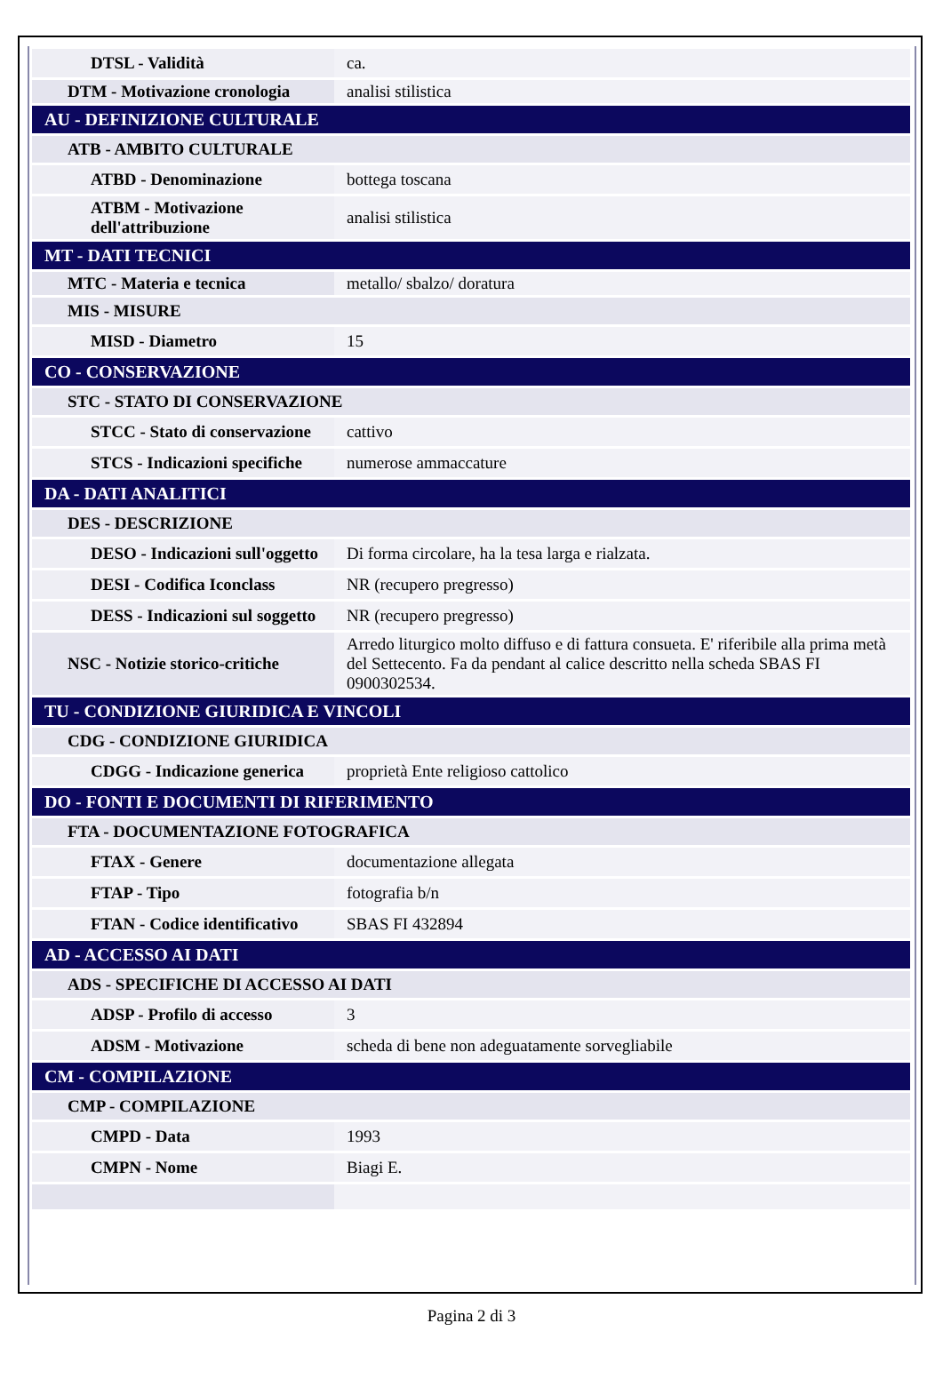| DTSL - Validità | ca. |
| DTM - Motivazione cronologia | analisi stilistica |
| AU - DEFINIZIONE CULTURALE | |
| ATB - AMBITO CULTURALE | |
| ATBD - Denominazione | bottega toscana |
| ATBM - Motivazione dell'attribuzione | analisi stilistica |
| MT - DATI TECNICI | |
| MTC - Materia e tecnica | metallo/ sbalzo/ doratura |
| MIS - MISURE | |
| MISD - Diametro | 15 |
| CO - CONSERVAZIONE | |
| STC - STATO DI CONSERVAZIONE | |
| STCC - Stato di conservazione | cattivo |
| STCS - Indicazioni specifiche | numerose ammaccature |
| DA - DATI ANALITICI | |
| DES - DESCRIZIONE | |
| DESO - Indicazioni sull'oggetto | Di forma circolare, ha la tesa larga e rialzata. |
| DESI - Codifica Iconclass | NR (recupero pregresso) |
| DESS - Indicazioni sul soggetto | NR (recupero pregresso) |
| NSC - Notizie storico-critiche | Arredo liturgico molto diffuso e di fattura consueta. E' riferibile alla prima metà del Settecento. Fa da pendant al calice descritto nella scheda SBAS FI 0900302534. |
| TU - CONDIZIONE GIURIDICA E VINCOLI | |
| CDG - CONDIZIONE GIURIDICA | |
| CDGG - Indicazione generica | proprietà Ente religioso cattolico |
| DO - FONTI E DOCUMENTI DI RIFERIMENTO | |
| FTA - DOCUMENTAZIONE FOTOGRAFICA | |
| FTAX - Genere | documentazione allegata |
| FTAP - Tipo | fotografia b/n |
| FTAN - Codice identificativo | SBAS FI 432894 |
| AD - ACCESSO AI DATI | |
| ADS - SPECIFICHE DI ACCESSO AI DATI | |
| ADSP - Profilo di accesso | 3 |
| ADSM - Motivazione | scheda di bene non adeguatamente sorvegliabile |
| CM - COMPILAZIONE | |
| CMP - COMPILAZIONE | |
| CMPD - Data | 1993 |
| CMPN - Nome | Biagi E. |
Pagina 2 di 3